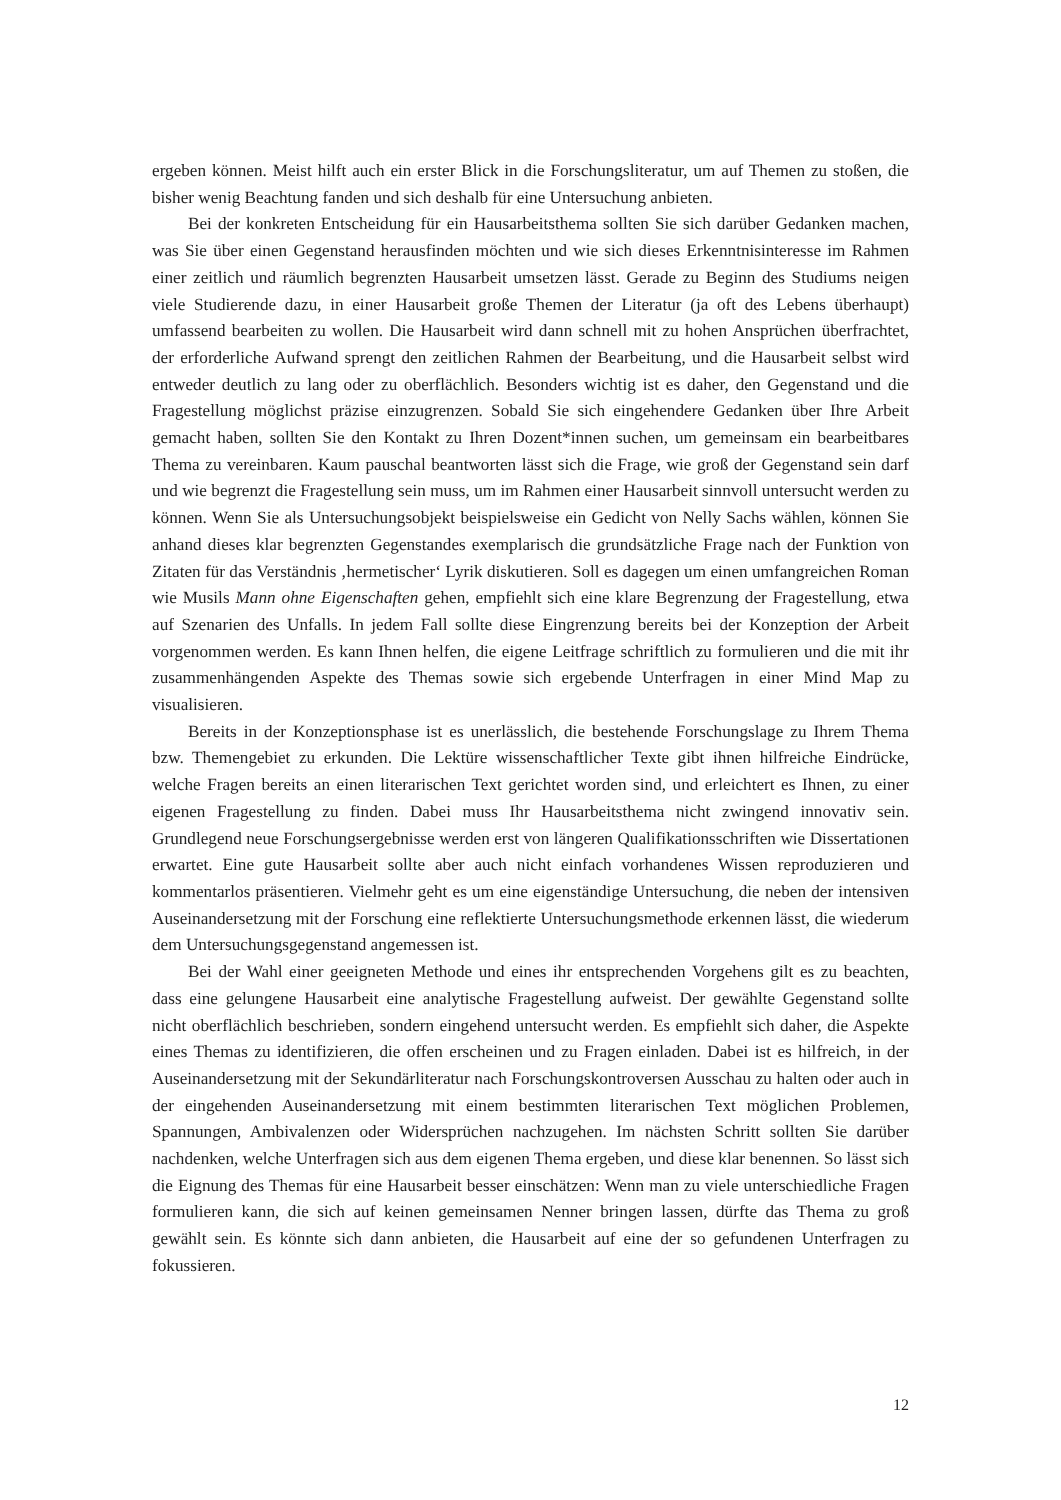ergeben können. Meist hilft auch ein erster Blick in die Forschungsliteratur, um auf Themen zu stoßen, die bisher wenig Beachtung fanden und sich deshalb für eine Untersuchung anbieten.
Bei der konkreten Entscheidung für ein Hausarbeitsthema sollten Sie sich darüber Gedanken machen, was Sie über einen Gegenstand herausfinden möchten und wie sich dieses Erkenntnisinteresse im Rahmen einer zeitlich und räumlich begrenzten Hausarbeit umsetzen lässt. Gerade zu Beginn des Studiums neigen viele Studierende dazu, in einer Hausarbeit große Themen der Literatur (ja oft des Lebens überhaupt) umfassend bearbeiten zu wollen. Die Hausarbeit wird dann schnell mit zu hohen Ansprüchen überfrachtet, der erforderliche Aufwand sprengt den zeitlichen Rahmen der Bearbeitung, und die Hausarbeit selbst wird entweder deutlich zu lang oder zu oberflächlich. Besonders wichtig ist es daher, den Gegenstand und die Fragestellung möglichst präzise einzugrenzen. Sobald Sie sich eingehendere Gedanken über Ihre Arbeit gemacht haben, sollten Sie den Kontakt zu Ihren Dozent*innen suchen, um gemeinsam ein bearbeitbares Thema zu vereinbaren. Kaum pauschal beantworten lässt sich die Frage, wie groß der Gegenstand sein darf und wie begrenzt die Fragestellung sein muss, um im Rahmen einer Hausarbeit sinnvoll untersucht werden zu können. Wenn Sie als Untersuchungsobjekt beispielsweise ein Gedicht von Nelly Sachs wählen, können Sie anhand dieses klar begrenzten Gegenstandes exemplarisch die grundsätzliche Frage nach der Funktion von Zitaten für das Verständnis ‚hermetischer‘ Lyrik diskutieren. Soll es dagegen um einen umfangreichen Roman wie Musils Mann ohne Eigenschaften gehen, empfiehlt sich eine klare Begrenzung der Fragestellung, etwa auf Szenarien des Unfalls. In jedem Fall sollte diese Eingrenzung bereits bei der Konzeption der Arbeit vorgenommen werden. Es kann Ihnen helfen, die eigene Leitfrage schriftlich zu formulieren und die mit ihr zusammenhängenden Aspekte des Themas sowie sich ergebende Unterfragen in einer Mind Map zu visualisieren.
Bereits in der Konzeptionsphase ist es unerlässlich, die bestehende Forschungslage zu Ihrem Thema bzw. Themengebiet zu erkunden. Die Lektüre wissenschaftlicher Texte gibt ihnen hilfreiche Eindrücke, welche Fragen bereits an einen literarischen Text gerichtet worden sind, und erleichtert es Ihnen, zu einer eigenen Fragestellung zu finden. Dabei muss Ihr Hausarbeitsthema nicht zwingend innovativ sein. Grundlegend neue Forschungsergebnisse werden erst von längeren Qualifikationsschriften wie Dissertationen erwartet. Eine gute Hausarbeit sollte aber auch nicht einfach vorhandenes Wissen reproduzieren und kommentarlos präsentieren. Vielmehr geht es um eine eigenständige Untersuchung, die neben der intensiven Auseinandersetzung mit der Forschung eine reflektierte Untersuchungsmethode erkennen lässt, die wiederum dem Untersuchungsgegenstand angemessen ist.
Bei der Wahl einer geeigneten Methode und eines ihr entsprechenden Vorgehens gilt es zu beachten, dass eine gelungene Hausarbeit eine analytische Fragestellung aufweist. Der gewählte Gegenstand sollte nicht oberflächlich beschrieben, sondern eingehend untersucht werden. Es empfiehlt sich daher, die Aspekte eines Themas zu identifizieren, die offen erscheinen und zu Fragen einladen. Dabei ist es hilfreich, in der Auseinandersetzung mit der Sekundärliteratur nach Forschungskontroversen Ausschau zu halten oder auch in der eingehenden Auseinandersetzung mit einem bestimmten literarischen Text möglichen Problemen, Spannungen, Ambivalenzen oder Widersprüchen nachzugehen. Im nächsten Schritt sollten Sie darüber nachdenken, welche Unterfragen sich aus dem eigenen Thema ergeben, und diese klar benennen. So lässt sich die Eignung des Themas für eine Hausarbeit besser einschätzen: Wenn man zu viele unterschiedliche Fragen formulieren kann, die sich auf keinen gemeinsamen Nenner bringen lassen, dürfte das Thema zu groß gewählt sein. Es könnte sich dann anbieten, die Hausarbeit auf eine der so gefundenen Unterfragen zu fokussieren.
12